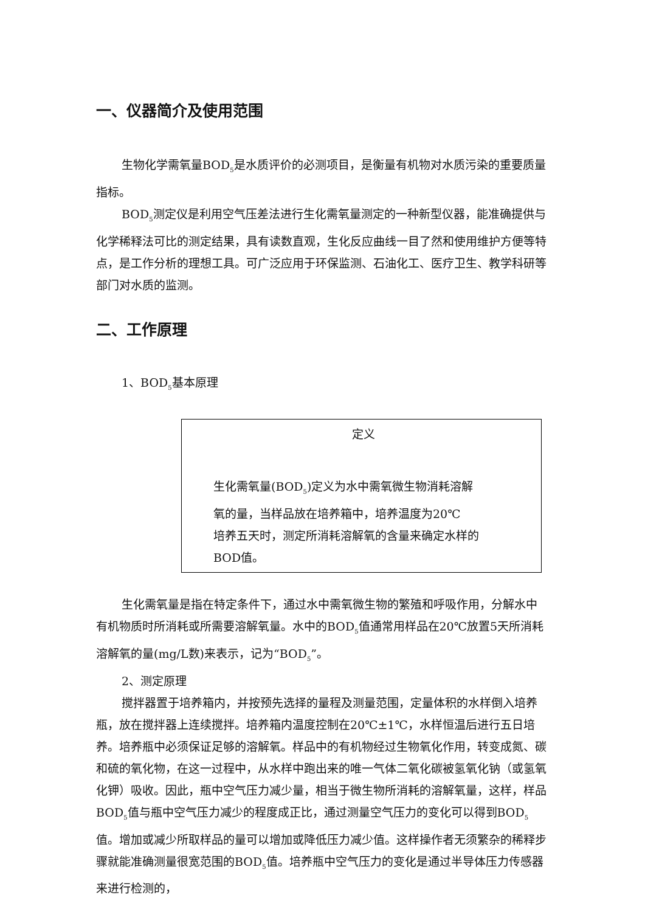一、仪器简介及使用范围
生物化学需氧量BOD<sub>5</sub>是水质评价的必测项目，是衡量有机物对水质污染的重要质量指标。
BOD<sub>5</sub>测定仪是利用空气压差法进行生化需氧量测定的一种新型仪器，能准确提供与化学稀释法可比的测定结果，具有读数直观，生化反应曲线一目了然和使用维护方便等特点，是工作分析的理想工具。可广泛应用于环保监测、石油化工、医疗卫生、教学科研等部门对水质的监测。
二、工作原理
1、BOD<sub>5</sub>基本原理
定义
生化需氧量(BOD<sub>5</sub>)定义为水中需氧微生物消耗溶解
氧的量，当样品放在培养箱中，培养温度为20℃
培养五天时，测定所消耗溶解氧的含量来确定水样的
BOD值。
生化需氧量是指在特定条件下，通过水中需氧微生物的繁殖和呼吸作用，分解水中有机物质时所消耗或所需要溶解氧量。水中的BOD<sub>5</sub>值通常用样品在20℃放置5天所消耗溶解氧的量(mg/L数)来表示，记为“BOD<sub>5</sub>”。
2、测定原理
搅拌器置于培养箱内，并按预先选择的量程及测量范围，定量体积的水样倒入培养瓶，放在搅拌器上连续搅拌。培养箱内温度控制在20℃±1℃，水样恒温后进行五日培养。培养瓶中必须保证足够的溶解氧。样品中的有机物经过生物氧化作用，转变成氮、碳和硫的氧化物，在这一过程中，从水样中跑出来的唯一气体二氧化碳被氢氧化钠（或氢氧化钾）吸收。因此，瓶中空气压力减少量，相当于微生物所消耗的溶解氧量，这样，样品BOD<sub>5</sub>值与瓶中空气压力减少的程度成正比，通过测量空气压力的变化可以得到BOD<sub>5</sub>值。增加或减少所取样品的量可以增加或降低压力减少值。这样操作者无须繁杂的稀释步骤就能准确测量很宽范围的BOD<sub>5</sub>值。培养瓶中空气压力的变化是通过半导体压力传感器来进行检测的，